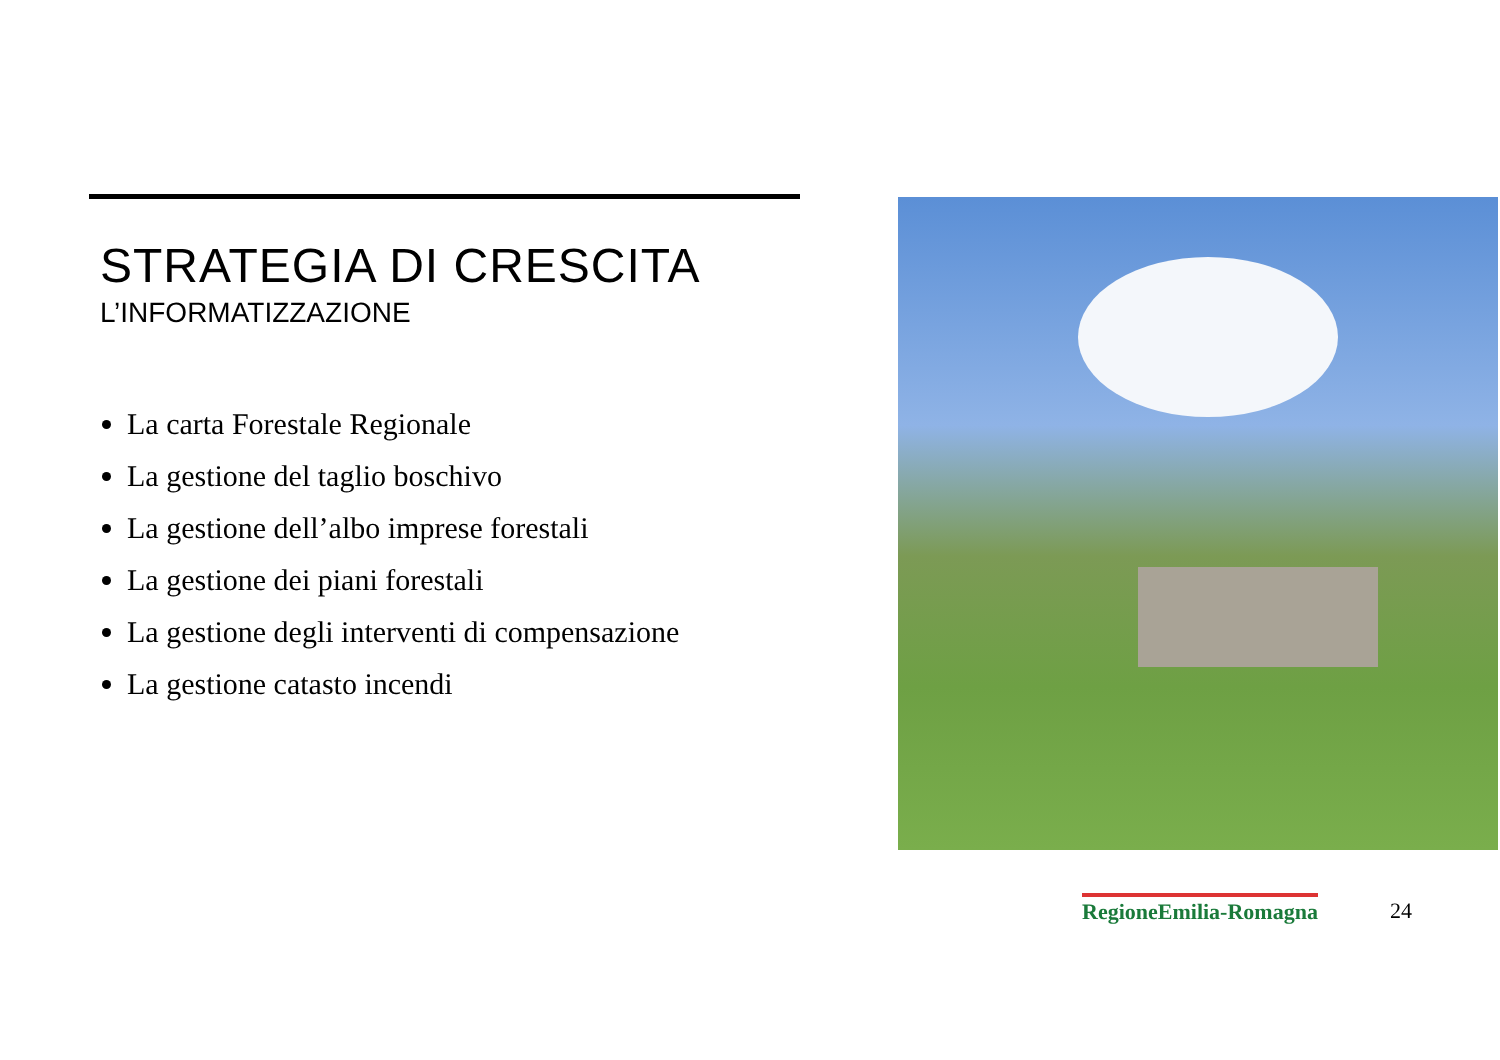STRATEGIA DI CRESCITA
L’INFORMATIZZAZIONE
La carta Forestale Regionale
La gestione del taglio boschivo
La gestione dell’albo imprese forestali
La gestione dei piani forestali
La gestione degli interventi di compensazione
La gestione catasto incendi
RegioneEmilia-Romagna 24